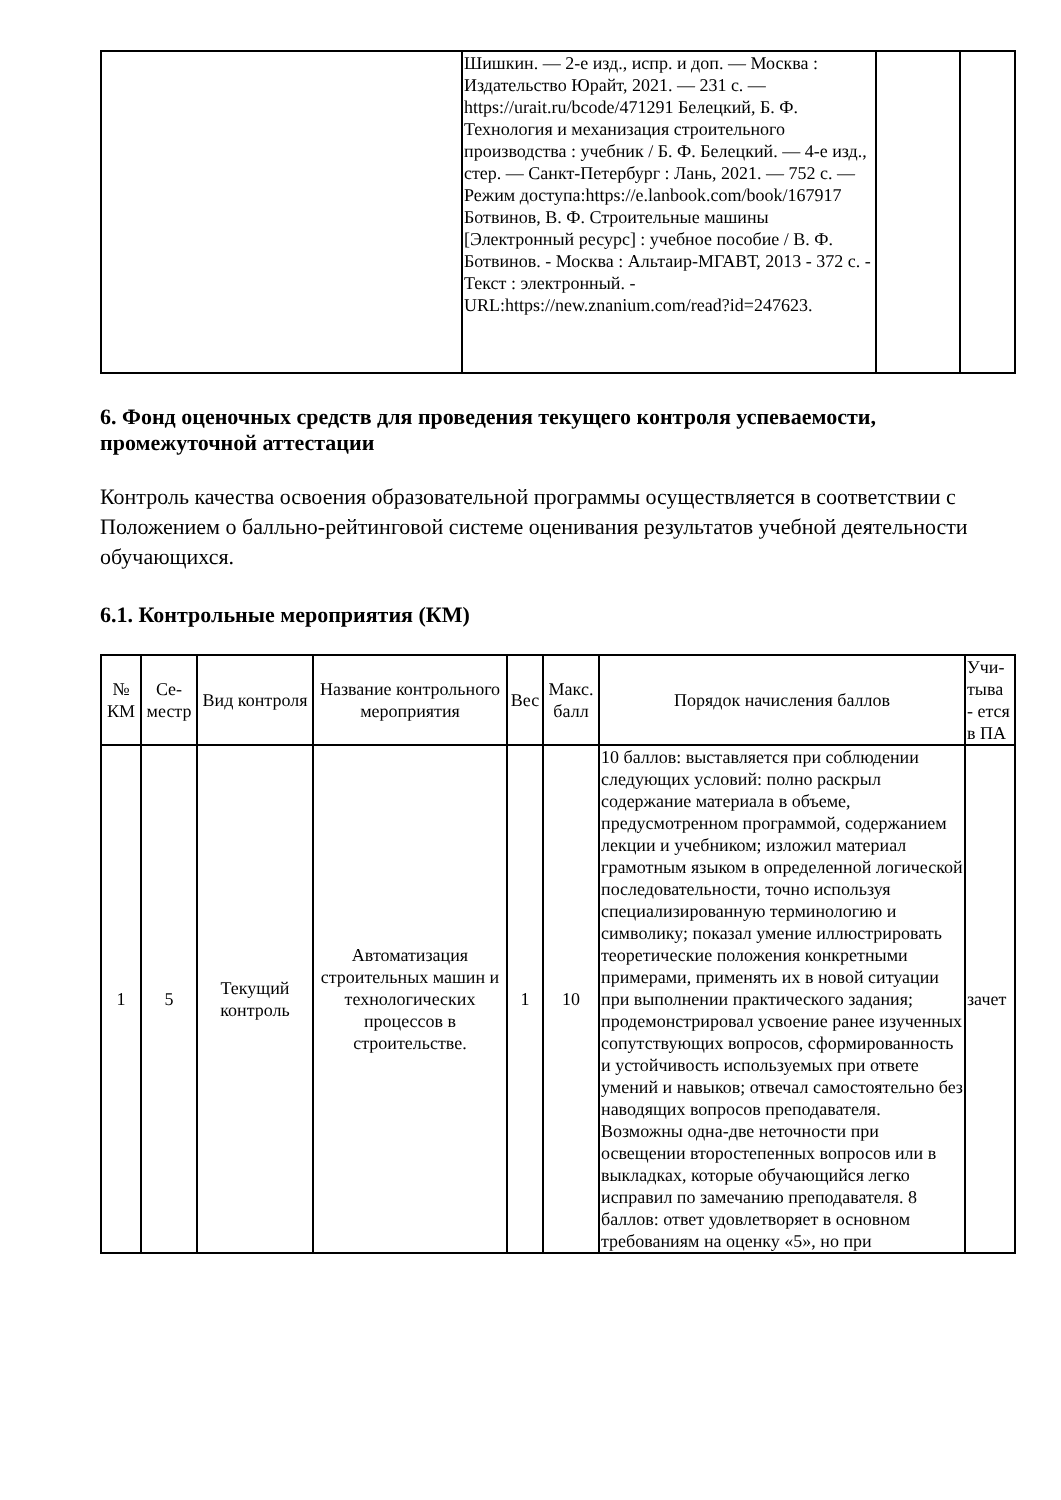| | Шишкин. — 2-е изд., испр. и доп. — Москва : Издательство Юрайт, 2021. — 231 с. — https://urait.ru/bcode/471291 Белецкий, Б. Ф. Технология и механизация строительного производства : учебник / Б. Ф. Белецкий. — 4-е изд., стер. — Санкт-Петербург : Лань, 2021. — 752 с. — Режим доступа:https://e.lanbook.com/book/167917 Ботвинов, В. Ф. Строительные машины [Электронный ресурс] : учебное пособие / В. Ф. Ботвинов. - Москва : Альтаир-МГАВТ, 2013 - 372 с. - Текст : электронный. - URL:https://new.znanium.com/read?id=247623. | | |
6. Фонд оценочных средств для проведения текущего контроля успеваемости, промежуточной аттестации
Контроль качества освоения образовательной программы осуществляется в соответствии с Положением о балльно-рейтинговой системе оценивания результатов учебной деятельности обучающихся.
6.1. Контрольные мероприятия (КМ)
| № КМ | Се-местр | Вид контроля | Название контрольного мероприятия | Вес | Макс. балл | Порядок начисления баллов | Учи-тыва - ется в ПА |
| --- | --- | --- | --- | --- | --- | --- | --- |
| 1 | 5 | Текущий контроль | Автоматизация строительных машин и технологических процессов в строительстве. | 1 | 10 | 10 баллов: выставляется при соблюдении следующих условий: полно раскрыл содержание материала в объеме, предусмотренном программой, содержанием лекции и учебником; изложил материал грамотным языком в определенной логической последовательности, точно используя специализированную терминологию и символику; показал умение иллюстрировать теоретические положения конкретными примерами, применять их в новой ситуации при выполнении практического задания; продемонстрировал усвоение ранее изученных сопутствующих вопросов, сформированность и устойчивость используемых при ответе умений и навыков; отвечал самостоятельно без наводящих вопросов преподавателя. Возможны одна-две неточности при освещении второстепенных вопросов или в выкладках, которые обучающийся легко исправил по замечанию преподавателя. 8 баллов: ответ удовлетворяет в основном требованиям на оценку «5», но при | зачет |